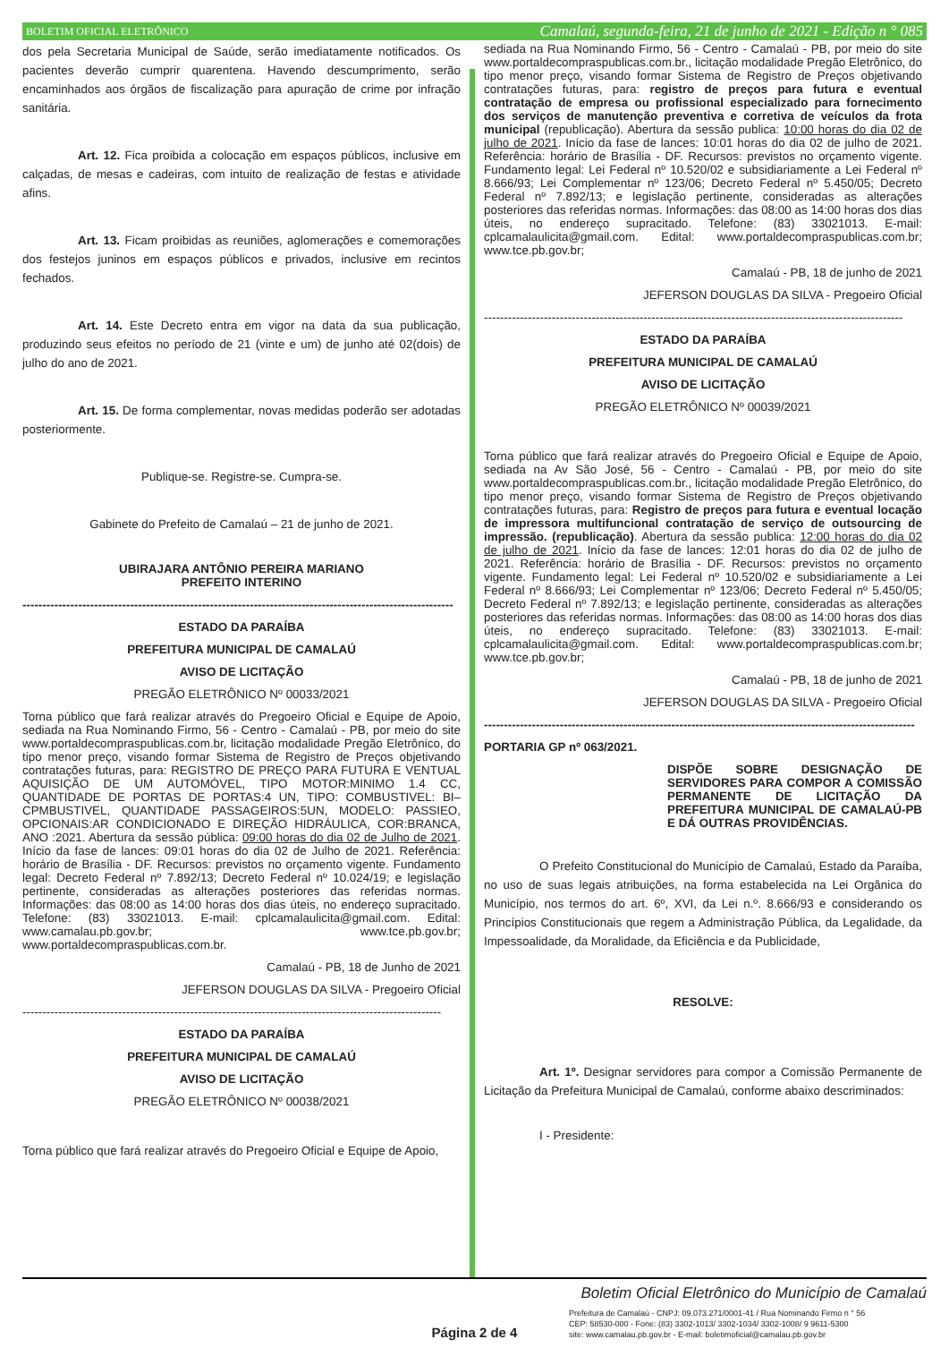BOLETIM OFICIAL ELETRÔNICO Camalaú, segunda-feira, 21 de junho de 2021 - Edição n ° 085
dos pela Secretaria Municipal de Saúde, serão imediatamente notificados. Os pacientes deverão cumprir quarentena. Havendo descumprimento, serão encaminhados aos órgãos de fiscalização para apuração de crime por infração sanitária.
Art. 12. Fica proibida a colocação em espaços públicos, inclusive em calçadas, de mesas e cadeiras, com intuito de realização de festas e atividade afins.
Art. 13. Ficam proibidas as reuniões, aglomerações e comemorações dos festejos juninos em espaços públicos e privados, inclusive em recintos fechados.
Art. 14. Este Decreto entra em vigor na data da sua publicação, produzindo seus efeitos no período de 21 (vinte e um) de junho até 02(dois) de julho do ano de 2021.
Art. 15. De forma complementar, novas medidas poderão ser adotadas posteriormente.
Publique-se. Registre-se. Cumpra-se.
Gabinete do Prefeito de Camalaú – 21 de junho de 2021.
UBIRAJARA ANTÔNIO PEREIRA MARIANO
PREFEITO INTERINO
------------------------------------------------------------------------------------------------------------
ESTADO DA PARAÍBA
PREFEITURA MUNICIPAL DE CAMALAÚ
AVISO DE LICITAÇÃO
PREGÃO ELETRÔNICO Nº 00033/2021
Torna público que fará realizar através do Pregoeiro Oficial e Equipe de Apoio, sediada na Rua Nominando Firmo, 56 - Centro - Camalaú - PB, por meio do site www.portaldecompraspublicas.com.br, licitação modalidade Pregão Eletrônico, do tipo menor preço, visando formar Sistema de Registro de Preços objetivando contratações futuras, para: REGISTRO DE PREÇO PARA FUTURA E VENTUAL AQUISIÇÃO DE UM AUTOMÓVEL, TIPO MOTOR:MINIMO 1.4 CC, QUANTIDADE DE PORTAS DE PORTAS:4 UN, TIPO: COMBUSTIVEL: BI–CPMBUSTIVEL, QUANTIDADE PASSAGEIROS:5UN, MODELO: PASSIEO, OPCIONAIS:AR CONDICIONADO E DIREÇÃO HIDRÁULICA, COR:BRANCA, ANO :2021. Abertura da sessão pública: 09:00 horas do dia 02 de Julho de 2021. Início da fase de lances: 09:01 horas do dia 02 de Julho de 2021. Referência: horário de Brasília - DF. Recursos: previstos no orçamento vigente. Fundamento legal: Decreto Federal nº 7.892/13; Decreto Federal nº 10.024/19; e legislação pertinente, consideradas as alterações posteriores das referidas normas. Informações: das 08:00 as 14:00 horas dos dias úteis, no endereço supracitado. Telefone: (83) 33021013. E-mail: cplcamalaulicita@gmail.com. Edital: www.camalau.pb.gov.br; www.tce.pb.gov.br; www.portaldecompraspublicas.com.br.
Camalaú - PB, 18 de Junho de 2021
JEFERSON DOUGLAS DA SILVA - Pregoeiro Oficial
---------------------------------------------------------------------------------------------------------
ESTADO DA PARAÍBA
PREFEITURA MUNICIPAL DE CAMALAÚ
AVISO DE LICITAÇÃO
PREGÃO ELETRÔNICO Nº 00038/2021
Torna público que fará realizar através do Pregoeiro Oficial e Equipe de Apoio,
sediada na Rua Nominando Firmo, 56 - Centro - Camalaú - PB, por meio do site www.portaldecompraspublicas.com.br., licitação modalidade Pregão Eletrônico, do tipo menor preço, visando formar Sistema de Registro de Preços objetivando contratações futuras, para: registro de preços para futura e eventual contratação de empresa ou profissional especializado para fornecimento dos serviços de manutenção preventiva e corretiva de veículos da frota municipal (republicação). Abertura da sessão publica: 10:00 horas do dia 02 de julho de 2021. Início da fase de lances: 10:01 horas do dia 02 de julho de 2021. Referência: horário de Brasília - DF. Recursos: previstos no orçamento vigente. Fundamento legal: Lei Federal nº 10.520/02 e subsidiariamente a Lei Federal nº 8.666/93; Lei Complementar nº 123/06; Decreto Federal nº 5.450/05; Decreto Federal nº 7.892/13; e legislação pertinente, consideradas as alterações posteriores das referidas normas. Informações: das 08:00 as 14:00 horas dos dias úteis, no endereço supracitado. Telefone: (83) 33021013. E-mail: cplcamalaulicita@gmail.com. Edital: www.portaldecompraspublicas.com.br; www.tce.pb.gov.br;
Camalaú - PB, 18 de junho de 2021
JEFERSON DOUGLAS DA SILVA - Pregoeiro Oficial
---------------------------------------------------------------------------------------------------------
ESTADO DA PARAÍBA
PREFEITURA MUNICIPAL DE CAMALAÚ
AVISO DE LICITAÇÃO
PREGÃO ELETRÔNICO Nº 00039/2021
Torna público que fará realizar através do Pregoeiro Oficial e Equipe de Apoio, sediada na Av São José, 56 - Centro - Camalaú - PB, por meio do site www.portaldecompraspublicas.com.br., licitação modalidade Pregão Eletrônico, do tipo menor preço, visando formar Sistema de Registro de Preços objetivando contratações futuras, para: Registro de preços para futura e eventual locação de impressora multifuncional contratação de serviço de outsourcing de impressão. (republicação). Abertura da sessão publica: 12:00 horas do dia 02 de julho de 2021. Início da fase de lances: 12:01 horas do dia 02 de julho de 2021. Referência: horário de Brasília - DF. Recursos: previstos no orçamento vigente. Fundamento legal: Lei Federal nº 10.520/02 e subsidiariamente a Lei Federal nº 8.666/93; Lei Complementar nº 123/06; Decreto Federal nº 5.450/05; Decreto Federal nº 7.892/13; e legislação pertinente, consideradas as alterações posteriores das referidas normas. Informações: das 08:00 as 14:00 horas dos dias úteis, no endereço supracitado. Telefone: (83) 33021013. E-mail: cplcamalaulicita@gmail.com. Edital: www.portaldecompraspublicas.com.br; www.tce.pb.gov.br;
Camalaú - PB, 18 de junho de 2021
JEFERSON DOUGLAS DA SILVA - Pregoeiro Oficial
------------------------------------------------------------------------------------------------------------
PORTARIA GP nº 063/2021.
DISPÕE SOBRE DESIGNAÇÃO DE SERVIDORES PARA COMPOR A COMISSÃO PERMANENTE DE LICITAÇÃO DA PREFEITURA MUNICIPAL DE CAMALAÚ-PB E DÁ OUTRAS PROVIDÊNCIAS.
O Prefeito Constitucional do Município de Camalaú, Estado da Paraíba, no uso de suas legais atribuições, na forma estabelecida na Lei Orgânica do Município, nos termos do art. 6º, XVI, da Lei n.º. 8.666/93 e considerando os Princípios Constitucionais que regem a Administração Pública, da Legalidade, da Impessoalidade, da Moralidade, da Eficiência e da Publicidade,
RESOLVE:
Art. 1º. Designar servidores para compor a Comissão Permanente de Licitação da Prefeitura Municipal de Camalaú, conforme abaixo descriminados:
I - Presidente:
Boletim Oficial Eletrônico do Município de Camalaú
Página 2 de 4
Prefeitura de Camalaú - CNPJ: 09.073.271/0001-41 / Rua Nominando Firmo n ° 56
CEP: 58530-000 - Fone: (83) 3302-1013/ 3302-1034/ 3302-1008/ 9 9611-5300
site: www.camalau.pb.gov.br - E-mail: boletimoficial@camalau.pb.gov.br